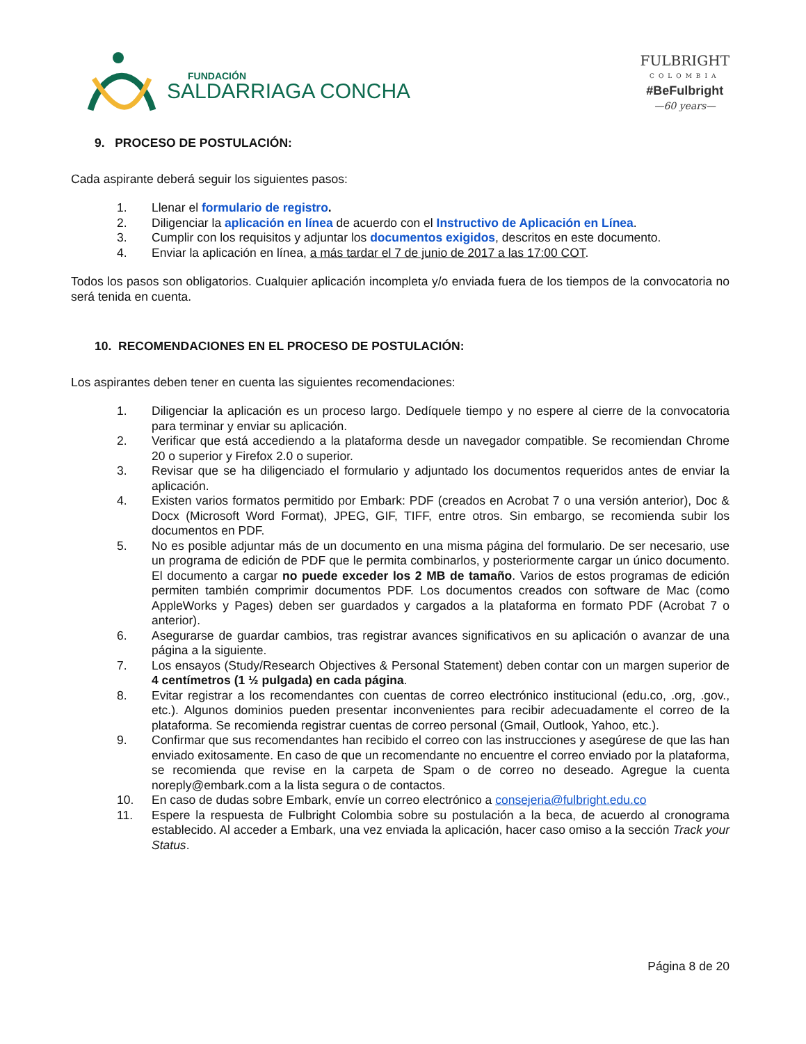FUNDACIÓN
SALDARRIAGA CONCHA
FULBRIGHT
COLOMBIA
#BeFulbright
—60 years—
9. PROCESO DE POSTULACIÓN:
Cada aspirante deberá seguir los siguientes pasos:
1. Llenar el formulario de registro.
2. Diligenciar la aplicación en línea de acuerdo con el Instructivo de Aplicación en Línea.
3. Cumplir con los requisitos y adjuntar los documentos exigidos, descritos en este documento.
4. Enviar la aplicación en línea, a más tardar el 7 de junio de 2017 a las 17:00 COT.
Todos los pasos son obligatorios. Cualquier aplicación incompleta y/o enviada fuera de los tiempos de la convocatoria no será tenida en cuenta.
10. RECOMENDACIONES EN EL PROCESO DE POSTULACIÓN:
Los aspirantes deben tener en cuenta las siguientes recomendaciones:
1. Diligenciar la aplicación es un proceso largo. Dedíquele tiempo y no espere al cierre de la convocatoria para terminar y enviar su aplicación.
2. Verificar que está accediendo a la plataforma desde un navegador compatible. Se recomiendan Chrome 20 o superior y Firefox 2.0 o superior.
3. Revisar que se ha diligenciado el formulario y adjuntado los documentos requeridos antes de enviar la aplicación.
4. Existen varios formatos permitido por Embark: PDF (creados en Acrobat 7 o una versión anterior), Doc & Docx (Microsoft Word Format), JPEG, GIF, TIFF, entre otros. Sin embargo, se recomienda subir los documentos en PDF.
5. No es posible adjuntar más de un documento en una misma página del formulario. De ser necesario, use un programa de edición de PDF que le permita combinarlos, y posteriormente cargar un único documento. El documento a cargar no puede exceder los 2 MB de tamaño. Varios de estos programas de edición permiten también comprimir documentos PDF. Los documentos creados con software de Mac (como AppleWorks y Pages) deben ser guardados y cargados a la plataforma en formato PDF (Acrobat 7 o anterior).
6. Asegurarse de guardar cambios, tras registrar avances significativos en su aplicación o avanzar de una página a la siguiente.
7. Los ensayos (Study/Research Objectives & Personal Statement) deben contar con un margen superior de 4 centímetros (1 ½ pulgada) en cada página.
8. Evitar registrar a los recomendantes con cuentas de correo electrónico institucional (edu.co, .org, .gov., etc.). Algunos dominios pueden presentar inconvenientes para recibir adecuadamente el correo de la plataforma. Se recomienda registrar cuentas de correo personal (Gmail, Outlook, Yahoo, etc.).
9. Confirmar que sus recomendantes han recibido el correo con las instrucciones y asegúrese de que las han enviado exitosamente. En caso de que un recomendante no encuentre el correo enviado por la plataforma, se recomienda que revise en la carpeta de Spam o de correo no deseado. Agregue la cuenta noreply@embark.com a la lista segura o de contactos.
10. En caso de dudas sobre Embark, envíe un correo electrónico a consejeria@fulbright.edu.co
11. Espere la respuesta de Fulbright Colombia sobre su postulación a la beca, de acuerdo al cronograma establecido. Al acceder a Embark, una vez enviada la aplicación, hacer caso omiso a la sección Track your Status.
Página 8 de 20